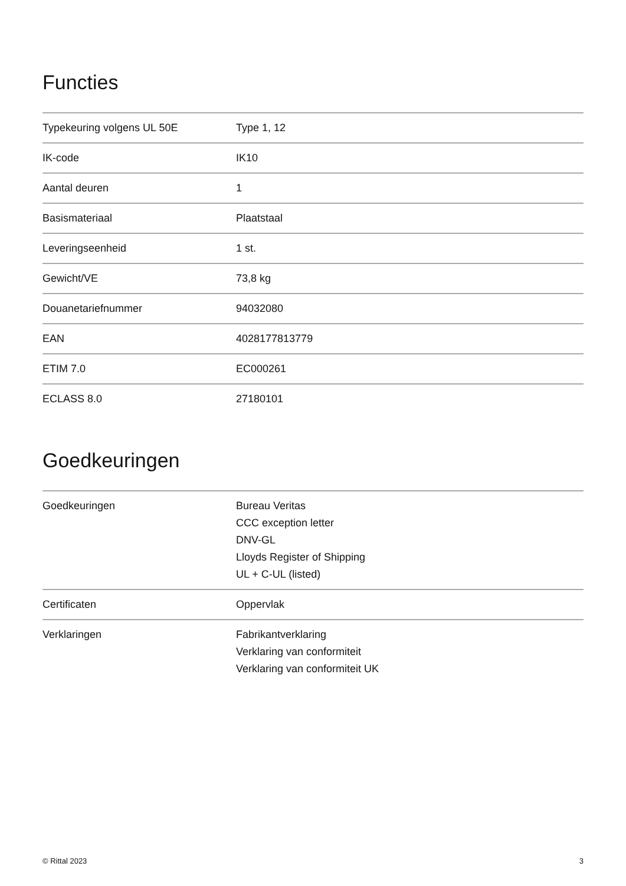Functies
| Typekeuring volgens UL 50E | Type 1, 12 |
| IK-code | IK10 |
| Aantal deuren | 1 |
| Basismateriaal | Plaatstaal |
| Leveringseenheid | 1 st. |
| Gewicht/VE | 73,8 kg |
| Douanetariefnummer | 94032080 |
| EAN | 4028177813779 |
| ETIM 7.0 | EC000261 |
| ECLASS 8.0 | 27180101 |
Goedkeuringen
| Goedkeuringen | Bureau Veritas CCC exception letter DNV-GL Lloyds Register of Shipping UL + C-UL (listed) |
| Certificaten | Oppervlak |
| Verklaringen | Fabrikantverklaring Verklaring van conformiteit Verklaring van conformiteit UK |
© Rittal 2023 3